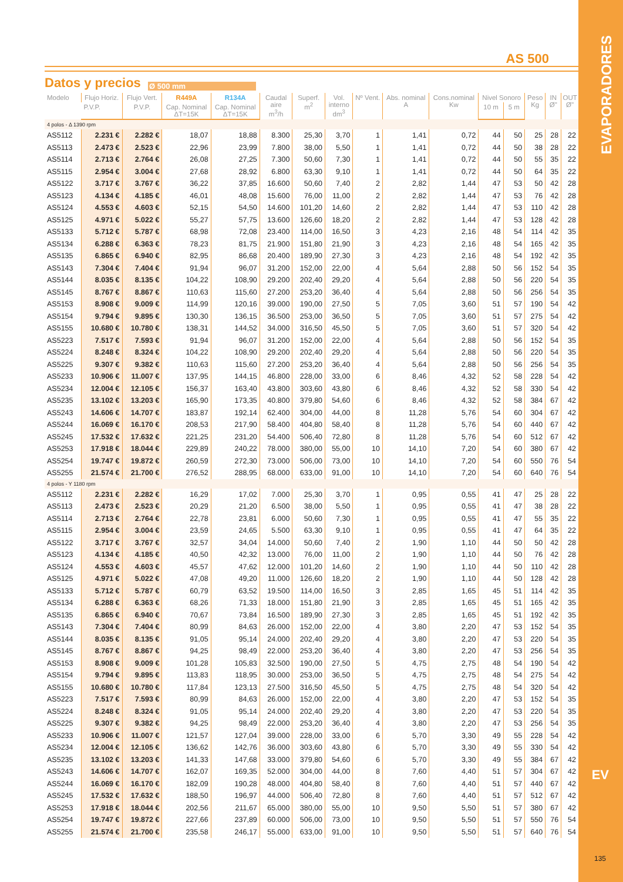AS 500
Datos y precios
Ø 500 mm
| Modelo | Flujo Horiz. | Flujo Vert. | R449A | R134A | Caudal aire m<sup>3</sup>/h | Superf. m<sup>2</sup> | Vol. interno dm<sup>3</sup> | Nº Vent. | Abs. nominal A | Cons.nominal Kw | Nivel Sonoro | | Peso Kg | IN Ø" | OUT Ø" |
| --- | --- | --- | --- | --- | --- | --- | --- | --- | --- | --- | --- | --- | --- | --- | --- |
| | P.V.P. | P.V.P. | Cap. Nominal ΔT=15K | Cap. Nominal ΔT=15K | | | | | | | 10 m | 5 m | | | |
| 4 polos - Δ 1390 rpm | | | | | | | | | | | | | | | |
| AS5112 | 2.231 € | 2.282 € | 18,07 | 18,88 | 8.300 | 25,30 | 3,70 | 1 | 1,41 | 0,72 | 44 | 50 | 25 | 28 | 22 |
| AS5113 | 2.473 € | 2.523 € | 22,96 | 23,99 | 7.800 | 38,00 | 5,50 | 1 | 1,41 | 0,72 | 44 | 50 | 38 | 28 | 22 |
| AS5114 | 2.713 € | 2.764 € | 26,08 | 27,25 | 7.300 | 50,60 | 7,30 | 1 | 1,41 | 0,72 | 44 | 50 | 55 | 35 | 22 |
| AS5115 | 2.954 € | 3.004 € | 27,68 | 28,92 | 6.800 | 63,30 | 9,10 | 1 | 1,41 | 0,72 | 44 | 50 | 64 | 35 | 22 |
| AS5122 | 3.717 € | 3.767 € | 36,22 | 37,85 | 16.600 | 50,60 | 7,40 | 2 | 2,82 | 1,44 | 47 | 53 | 50 | 42 | 28 |
| AS5123 | 4.134 € | 4.185 € | 46,01 | 48,08 | 15.600 | 76,00 | 11,00 | 2 | 2,82 | 1,44 | 47 | 53 | 76 | 42 | 28 |
| AS5124 | 4.553 € | 4.603 € | 52,15 | 54,50 | 14.600 | 101,20 | 14,60 | 2 | 2,82 | 1,44 | 47 | 53 | 110 | 42 | 28 |
| AS5125 | 4.971 € | 5.022 € | 55,27 | 57,75 | 13.600 | 126,60 | 18,20 | 2 | 2,82 | 1,44 | 47 | 53 | 128 | 42 | 28 |
| AS5133 | 5.712 € | 5.787 € | 68,98 | 72,08 | 23.400 | 114,00 | 16,50 | 3 | 4,23 | 2,16 | 48 | 54 | 114 | 42 | 35 |
| AS5134 | 6.288 € | 6.363 € | 78,23 | 81,75 | 21.900 | 151,80 | 21,90 | 3 | 4,23 | 2,16 | 48 | 54 | 165 | 42 | 35 |
| AS5135 | 6.865 € | 6.940 € | 82,95 | 86,68 | 20.400 | 189,90 | 27,30 | 3 | 4,23 | 2,16 | 48 | 54 | 192 | 42 | 35 |
| AS5143 | 7.304 € | 7.404 € | 91,94 | 96,07 | 31.200 | 152,00 | 22,00 | 4 | 5,64 | 2,88 | 50 | 56 | 152 | 54 | 35 |
| AS5144 | 8.035 € | 8.135 € | 104,22 | 108,90 | 29.200 | 202,40 | 29,20 | 4 | 5,64 | 2,88 | 50 | 56 | 220 | 54 | 35 |
| AS5145 | 8.767 € | 8.867 € | 110,63 | 115,60 | 27.200 | 253,20 | 36,40 | 4 | 5,64 | 2,88 | 50 | 56 | 256 | 54 | 35 |
| AS5153 | 8.908 € | 9.009 € | 114,99 | 120,16 | 39.000 | 190,00 | 27,50 | 5 | 7,05 | 3,60 | 51 | 57 | 190 | 54 | 42 |
| AS5154 | 9.794 € | 9.895 € | 130,30 | 136,15 | 36.500 | 253,00 | 36,50 | 5 | 7,05 | 3,60 | 51 | 57 | 275 | 54 | 42 |
| AS5155 | 10.680 € | 10.780 € | 138,31 | 144,52 | 34.000 | 316,50 | 45,50 | 5 | 7,05 | 3,60 | 51 | 57 | 320 | 54 | 42 |
| AS5223 | 7.517 € | 7.593 € | 91,94 | 96,07 | 31.200 | 152,00 | 22,00 | 4 | 5,64 | 2,88 | 50 | 56 | 152 | 54 | 35 |
| AS5224 | 8.248 € | 8.324 € | 104,22 | 108,90 | 29.200 | 202,40 | 29,20 | 4 | 5,64 | 2,88 | 50 | 56 | 220 | 54 | 35 |
| AS5225 | 9.307 € | 9.382 € | 110,63 | 115,60 | 27.200 | 253,20 | 36,40 | 4 | 5,64 | 2,88 | 50 | 56 | 256 | 54 | 35 |
| AS5233 | 10.906 € | 11.007 € | 137,95 | 144,15 | 46.800 | 228,00 | 33,00 | 6 | 8,46 | 4,32 | 52 | 58 | 228 | 54 | 42 |
| AS5234 | 12.004 € | 12.105 € | 156,37 | 163,40 | 43.800 | 303,60 | 43,80 | 6 | 8,46 | 4,32 | 52 | 58 | 330 | 54 | 42 |
| AS5235 | 13.102 € | 13.203 € | 165,90 | 173,35 | 40.800 | 379,80 | 54,60 | 6 | 8,46 | 4,32 | 52 | 58 | 384 | 67 | 42 |
| AS5243 | 14.606 € | 14.707 € | 183,87 | 192,14 | 62.400 | 304,00 | 44,00 | 8 | 11,28 | 5,76 | 54 | 60 | 304 | 67 | 42 |
| AS5244 | 16.069 € | 16.170 € | 208,53 | 217,90 | 58.400 | 404,80 | 58,40 | 8 | 11,28 | 5,76 | 54 | 60 | 440 | 67 | 42 |
| AS5245 | 17.532 € | 17.632 € | 221,25 | 231,20 | 54.400 | 506,40 | 72,80 | 8 | 11,28 | 5,76 | 54 | 60 | 512 | 67 | 42 |
| AS5253 | 17.918 € | 18.044 € | 229,89 | 240,22 | 78.000 | 380,00 | 55,00 | 10 | 14,10 | 7,20 | 54 | 60 | 380 | 67 | 42 |
| AS5254 | 19.747 € | 19.872 € | 260,59 | 272,30 | 73.000 | 506,00 | 73,00 | 10 | 14,10 | 7,20 | 54 | 60 | 550 | 76 | 54 |
| AS5255 | 21.574 € | 21.700 € | 276,52 | 288,95 | 68.000 | 633,00 | 91,00 | 10 | 14,10 | 7,20 | 54 | 60 | 640 | 76 | 54 |
| 4 polos - Y 1180 rpm | | | | | | | | | | | | | | | |
| AS5112 | 2.231 € | 2.282 € | 16,29 | 17,02 | 7.000 | 25,30 | 3,70 | 1 | 0,95 | 0,55 | 41 | 47 | 25 | 28 | 22 |
| AS5113 | 2.473 € | 2.523 € | 20,29 | 21,20 | 6.500 | 38,00 | 5,50 | 1 | 0,95 | 0,55 | 41 | 47 | 38 | 28 | 22 |
| AS5114 | 2.713 € | 2.764 € | 22,78 | 23,81 | 6.000 | 50,60 | 7,30 | 1 | 0,95 | 0,55 | 41 | 47 | 55 | 35 | 22 |
| AS5115 | 2.954 € | 3.004 € | 23,59 | 24,65 | 5.500 | 63,30 | 9,10 | 1 | 0,95 | 0,55 | 41 | 47 | 64 | 35 | 22 |
| AS5122 | 3.717 € | 3.767 € | 32,57 | 34,04 | 14.000 | 50,60 | 7,40 | 2 | 1,90 | 1,10 | 44 | 50 | 50 | 42 | 28 |
| AS5123 | 4.134 € | 4.185 € | 40,50 | 42,32 | 13.000 | 76,00 | 11,00 | 2 | 1,90 | 1,10 | 44 | 50 | 76 | 42 | 28 |
| AS5124 | 4.553 € | 4.603 € | 45,57 | 47,62 | 12.000 | 101,20 | 14,60 | 2 | 1,90 | 1,10 | 44 | 50 | 110 | 42 | 28 |
| AS5125 | 4.971 € | 5.022 € | 47,08 | 49,20 | 11.000 | 126,60 | 18,20 | 2 | 1,90 | 1,10 | 44 | 50 | 128 | 42 | 28 |
| AS5133 | 5.712 € | 5.787 € | 60,79 | 63,52 | 19.500 | 114,00 | 16,50 | 3 | 2,85 | 1,65 | 45 | 51 | 114 | 42 | 35 |
| AS5134 | 6.288 € | 6.363 € | 68,26 | 71,33 | 18.000 | 151,80 | 21,90 | 3 | 2,85 | 1,65 | 45 | 51 | 165 | 42 | 35 |
| AS5135 | 6.865 € | 6.940 € | 70,67 | 73,84 | 16.500 | 189,90 | 27,30 | 3 | 2,85 | 1,65 | 45 | 51 | 192 | 42 | 35 |
| AS5143 | 7.304 € | 7.404 € | 80,99 | 84,63 | 26.000 | 152,00 | 22,00 | 4 | 3,80 | 2,20 | 47 | 53 | 152 | 54 | 35 |
| AS5144 | 8.035 € | 8.135 € | 91,05 | 95,14 | 24.000 | 202,40 | 29,20 | 4 | 3,80 | 2,20 | 47 | 53 | 220 | 54 | 35 |
| AS5145 | 8.767 € | 8.867 € | 94,25 | 98,49 | 22.000 | 253,20 | 36,40 | 4 | 3,80 | 2,20 | 47 | 53 | 256 | 54 | 35 |
| AS5153 | 8.908 € | 9.009 € | 101,28 | 105,83 | 32.500 | 190,00 | 27,50 | 5 | 4,75 | 2,75 | 48 | 54 | 190 | 54 | 42 |
| AS5154 | 9.794 € | 9.895 € | 113,83 | 118,95 | 30.000 | 253,00 | 36,50 | 5 | 4,75 | 2,75 | 48 | 54 | 275 | 54 | 42 |
| AS5155 | 10.680 € | 10.780 € | 117,84 | 123,13 | 27.500 | 316,50 | 45,50 | 5 | 4,75 | 2,75 | 48 | 54 | 320 | 54 | 42 |
| AS5223 | 7.517 € | 7.593 € | 80,99 | 84,63 | 26.000 | 152,00 | 22,00 | 4 | 3,80 | 2,20 | 47 | 53 | 152 | 54 | 35 |
| AS5224 | 8.248 € | 8.324 € | 91,05 | 95,14 | 24.000 | 202,40 | 29,20 | 4 | 3,80 | 2,20 | 47 | 53 | 220 | 54 | 35 |
| AS5225 | 9.307 € | 9.382 € | 94,25 | 98,49 | 22.000 | 253,20 | 36,40 | 4 | 3,80 | 2,20 | 47 | 53 | 256 | 54 | 35 |
| AS5233 | 10.906 € | 11.007 € | 121,57 | 127,04 | 39.000 | 228,00 | 33,00 | 6 | 5,70 | 3,30 | 49 | 55 | 228 | 54 | 42 |
| AS5234 | 12.004 € | 12.105 € | 136,62 | 142,76 | 36.000 | 303,60 | 43,80 | 6 | 5,70 | 3,30 | 49 | 55 | 330 | 54 | 42 |
| AS5235 | 13.102 € | 13.203 € | 141,33 | 147,68 | 33.000 | 379,80 | 54,60 | 6 | 5,70 | 3,30 | 49 | 55 | 384 | 67 | 42 |
| AS5243 | 14.606 € | 14.707 € | 162,07 | 169,35 | 52.000 | 304,00 | 44,00 | 8 | 7,60 | 4,40 | 51 | 57 | 304 | 67 | 42 |
| AS5244 | 16.069 € | 16.170 € | 182,09 | 190,28 | 48.000 | 404,80 | 58,40 | 8 | 7,60 | 4,40 | 51 | 57 | 440 | 67 | 42 |
| AS5245 | 17.532 € | 17.632 € | 188,50 | 196,97 | 44.000 | 506,40 | 72,80 | 8 | 7,60 | 4,40 | 51 | 57 | 512 | 67 | 42 |
| AS5253 | 17.918 € | 18.044 € | 202,56 | 211,67 | 65.000 | 380,00 | 55,00 | 10 | 9,50 | 5,50 | 51 | 57 | 380 | 67 | 42 |
| AS5254 | 19.747 € | 19.872 € | 227,66 | 237,89 | 60.000 | 506,00 | 73,00 | 10 | 9,50 | 5,50 | 51 | 57 | 550 | 76 | 54 |
| AS5255 | 21.574 € | 21.700 € | 235,58 | 246,17 | 55.000 | 633,00 | 91,00 | 10 | 9,50 | 5,50 | 51 | 57 | 640 | 76 | 54 |
EVAPORADORES
EV
135